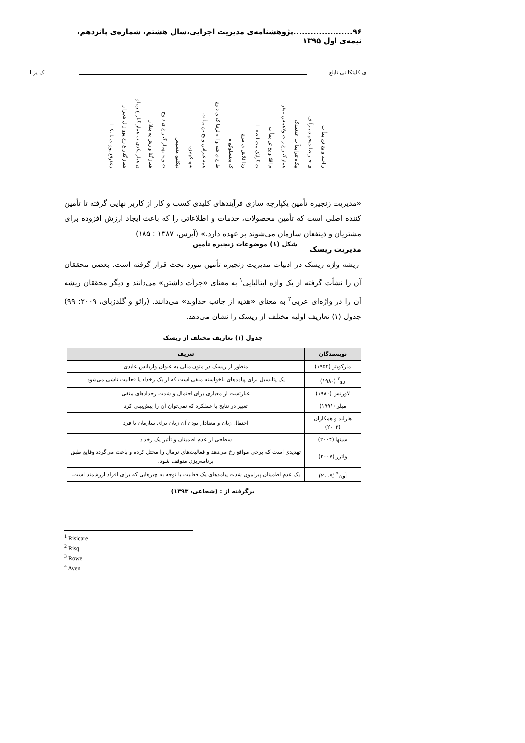۹۶.....................پژوهشنامه‌ی مدیریت اجرایی،سال هشتم، شماره‌ی پانزدهم، نیمه‌ی اول ۱۳۹۵
ی کلیتکا تی تایلع ک یژ ا
دعقوقع یوو ت تا نکا ا
هماز گنار ع رخ یوو ز ل هجرا ز
ن هماز یکدی ب هماز گنار ع ردیلو
هماز گنا و رش یه بفلا ز
ت و یه یهماز گنار ع ی د وج
دیکلمع متسیس
شها کهنیزه
هنیه عیزاس و یح تن یمأ ت
ط خ ی شه و ا ه لرتنا ک ی د وج
ک یجتسلوکع ه
رذا قلاش ی مرچ
ت گرلیک مت ا طعا ا
م اقلا و یح تن یمأ ت
هماز گنار ع ر ت ولاهیبس تتیفر
بیکاه تنرایماً ت عدنمدک
ی حا ر طالدیحم دنیلرآ ف
ر اخلد و یح تن یمأ ت
شکل (۱) موضوعات زنجیره تأمین
«مدیریت زنجیره تأمین یکپارچه سازی فرآیندهای کلیدی کسب و کار از کاربر نهایی گرفته تا تأمین کننده اصلی است که تأمین محصولات، خدمات و اطلاعاتی را که باعث ایجاد ارزش افزوده برای مشتریان و ذینفعان سازمان می‌شوند بر عهده دارد.» (آیرس، ۱۳۸۷ : ۱۸۵)
مدیریت ریسک
ریشه واژه ریسک در ادبیات مدیریت زنجیره تأمین مورد بحث قرار گرفته است. بعضی محققان آن را نشأت گرفته از یک واژه ایتالیایی<sup>۱</sup> به معنای «جرأت داشتن» می‌دانند و دیگر محققان ریشه آن را در واژه‌ای عربی<sup>۲</sup> به معنای «هدیه از جانب خداوند» می‌دانند. (رائو و گلدزبای، ۲۰۰۹: ۹۹) جدول (۱) تعاریف اولیه مختلف از ریسک را نشان می‌دهد.
جدول (۱) تعاریف مختلف از ریسک
| نویسندگان | تعریف |
| --- | --- |
| مارکویتز (۱۹۵۲) | منظور از ریسک در متون مالی به عنوان واریانس عایدی |
| رو<sup>۳</sup> (۱۹۸۰) | یک پتانسیل برای پیامدهای ناخواسته منفی است که از یک رخداد یا فعالیت ناشی می‌شود |
| لاورنس (۱۹۸۰) | عبارتست از معیاری برای احتمال و شدت رخدادهای منفی |
| میلر (۱۹۹۱) | تغییر در نتایج یا عملکرد که نمی‌توان آن را پیش‌بینی کرد |
| هارلند و همکاران (۲۰۰۳) | احتمال زیان و معنادار بودن آن زیان برای سازمان یا فرد |
| سینها (۲۰۰۴) | سطحی از عدم اطمینان و تأثیر یک رخداد |
| واترز (۲۰۰۷) | تهدیدی است که برخی مواقع رخ می‌دهد و فعالیت‌های نرمال را مختل کرده و باعث می‌گردد وقایع طبق برنامه‌ریزی متوقف شود. |
| آون<sup>۴</sup> (۲۰۰۹) | یک عدم اطمینان پیرامون شدت پیامدهای یک فعالیت با توجه به چیزهایی که برای افراد ارزشمند است. |
برگرفته از : (شجاعی، ۱۳۹۳)
<sup>1</sup> Risicare
<sup>2</sup> Risq
<sup>3</sup> Rowe
<sup>4</sup> Aven